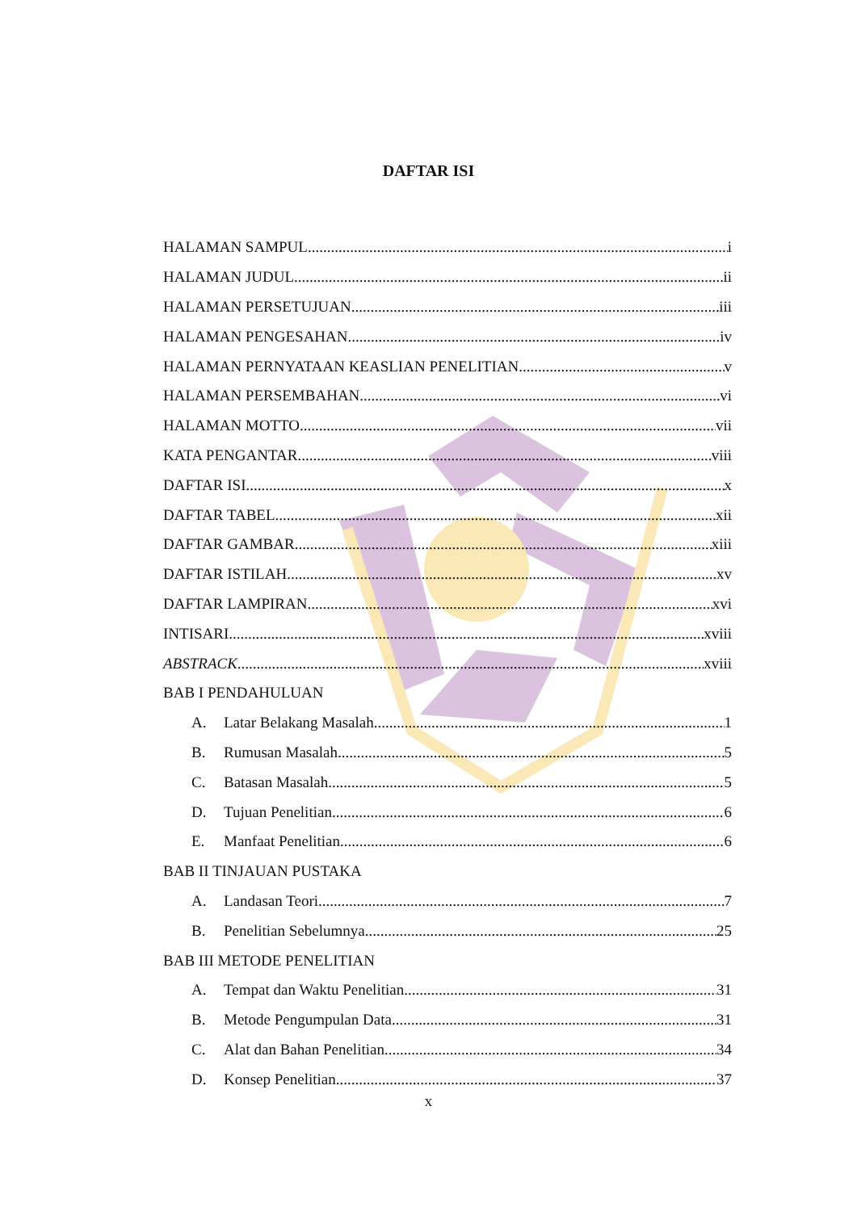DAFTAR ISI
HALAMAN SAMPUL i
HALAMAN JUDUL ii
HALAMAN PERSETUJUAN iii
HALAMAN PENGESAHAN iv
HALAMAN PERNYATAAN KEASLIAN PENELITIAN v
HALAMAN PERSEMBAHAN vi
HALAMAN MOTTO vii
KATA PENGANTAR viii
DAFTAR ISI x
DAFTAR TABEL xii
DAFTAR GAMBAR xiii
DAFTAR ISTILAH xv
DAFTAR LAMPIRAN xvi
INTISARI xviii
ABSTRACK xviii
BAB I PENDAHULUAN
A. Latar Belakang Masalah 1
B. Rumusan Masalah 5
C. Batasan Masalah 5
D. Tujuan Penelitian 6
E. Manfaat Penelitian 6
BAB II TINJAUAN PUSTAKA
A. Landasan Teori 7
B. Penelitian Sebelumnya 25
BAB III METODE PENELITIAN
A. Tempat dan Waktu Penelitian 31
B. Metode Pengumpulan Data 31
C. Alat dan Bahan Penelitian 34
D. Konsep Penelitian 37
x